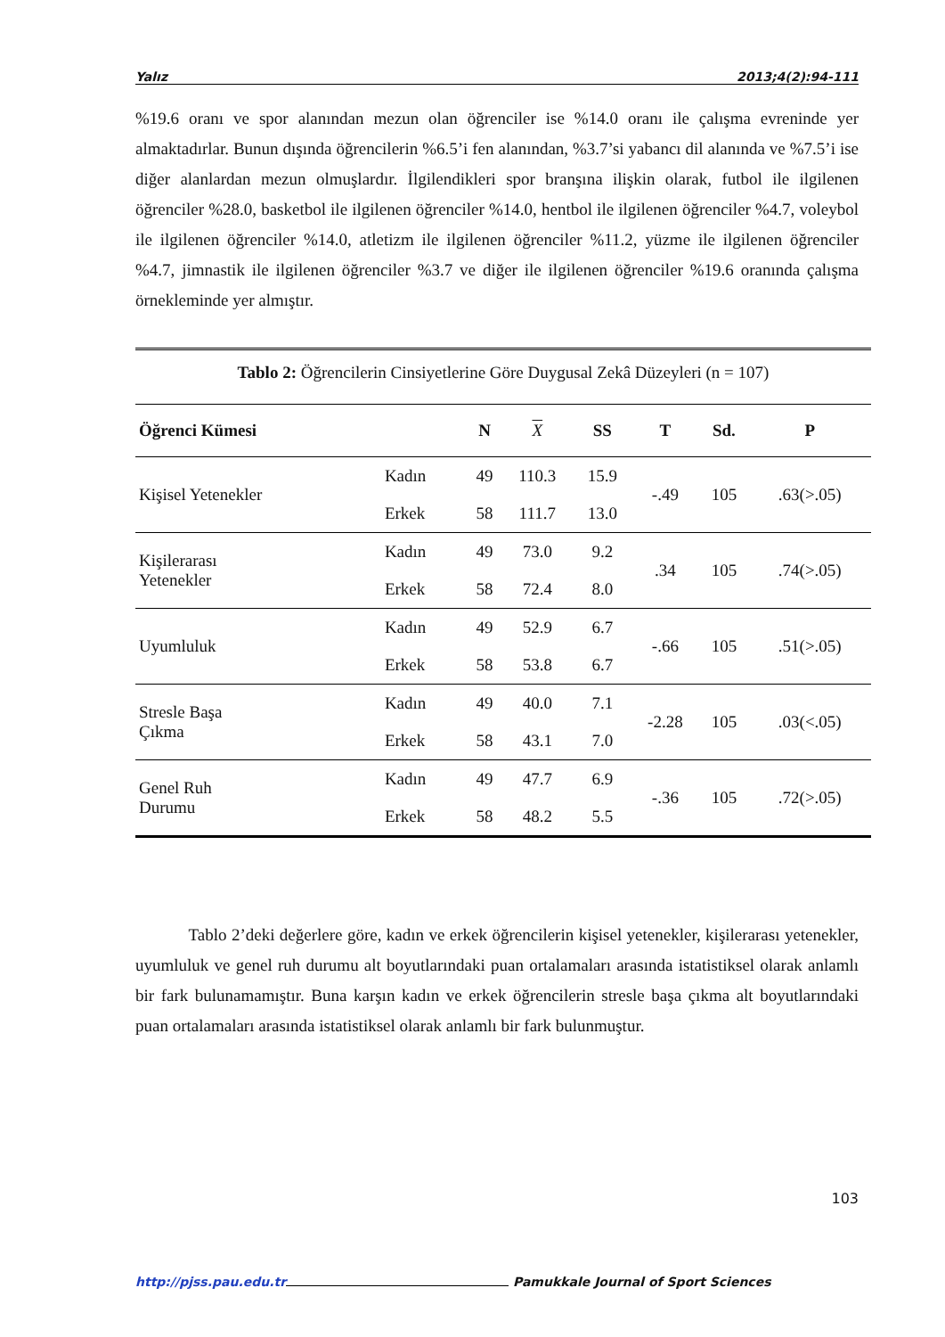Yalız 2013;4(2):94-111
%19.6 oranı ve spor alanından mezun olan öğrenciler ise %14.0 oranı ile çalışma evreninde yer almaktadırlar. Bunun dışında öğrencilerin %6.5’i fen alanından, %3.7’si yabancı dil alanında ve %7.5’i ise diğer alanlardan mezun olmuşlardır. İlgilendikleri spor branşına ilişkin olarak, futbol ile ilgilenen öğrenciler %28.0, basketbol ile ilgilenen öğrenciler %14.0, hentbol ile ilgilenen öğrenciler %4.7, voleybol ile ilgilenen öğrenciler %14.0, atletizm ile ilgilenen öğrenciler %11.2, yüzme ile ilgilenen öğrenciler %4.7, jimnastik ile ilgilenen öğrenciler %3.7 ve diğer ile ilgilenen öğrenciler %19.6 oranında çalışma örnekleminde yer almıştır.
Tablo 2: Öğrencilerin Cinsiyetlerine Göre Duygusal Zekâ Düzeyleri (n = 107)
| Öğrenci Kümesi | | N | X | SS | T | Sd. | P |
| --- | --- | --- | --- | --- | --- | --- | --- |
| Kişisel Yetenekler | Kadın | 49 | 110.3 | 15.9 | -.49 | 105 | .63(>.05) |
| | Erkek | 58 | 111.7 | 13.0 | | | |
| Kişilerarası Yetenekler | Kadın | 49 | 73.0 | 9.2 | .34 | 105 | .74(>.05) |
| | Erkek | 58 | 72.4 | 8.0 | | | |
| Uyumluluk | Kadın | 49 | 52.9 | 6.7 | -.66 | 105 | .51(>.05) |
| | Erkek | 58 | 53.8 | 6.7 | | | |
| Stresle Başa Çıkma | Kadın | 49 | 40.0 | 7.1 | -2.28 | 105 | .03(<.05) |
| | Erkek | 58 | 43.1 | 7.0 | | | |
| Genel Ruh Durumu | Kadın | 49 | 47.7 | 6.9 | -.36 | 105 | .72(>.05) |
| | Erkek | 58 | 48.2 | 5.5 | | | |
Tablo 2’deki değerlere göre, kadın ve erkek öğrencilerin kişisel yetenekler, kişilerarası yetenekler, uyumluluk ve genel ruh durumu alt boyutlarındaki puan ortalamaları arasında istatistiksel olarak anlamlı bir fark bulunamamıştır. Buna karşın kadın ve erkek öğrencilerin stresle başa çıkma alt boyutlarındaki puan ortalamaları arasında istatistiksel olarak anlamlı bir fark bulunmuştur.
103
http://pjss.pau.edu.tr Pamukkale Journal of Sport Sciences